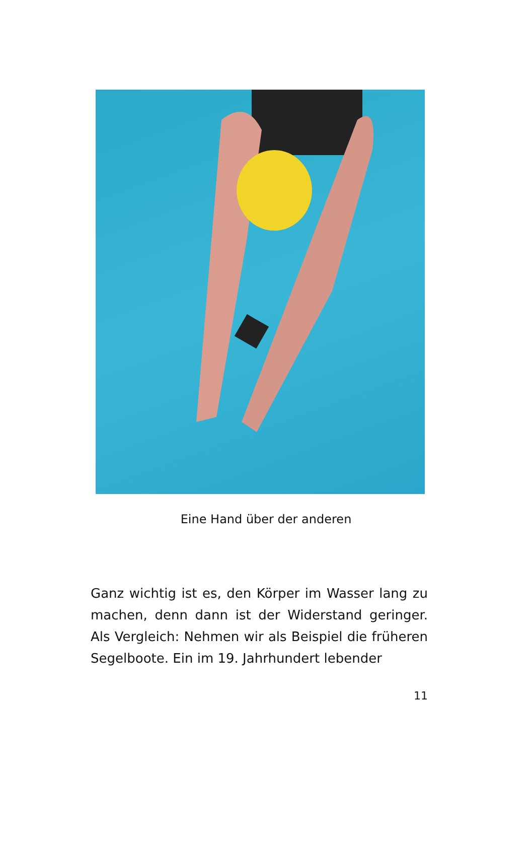Eine Hand über der anderen
Ganz wichtig ist es, den Körper im Wasser lang zu machen, denn dann ist der Widerstand geringer. Als Vergleich: Nehmen wir als Beispiel die früheren Segelboote. Ein im 19. Jahrhundert lebender
11